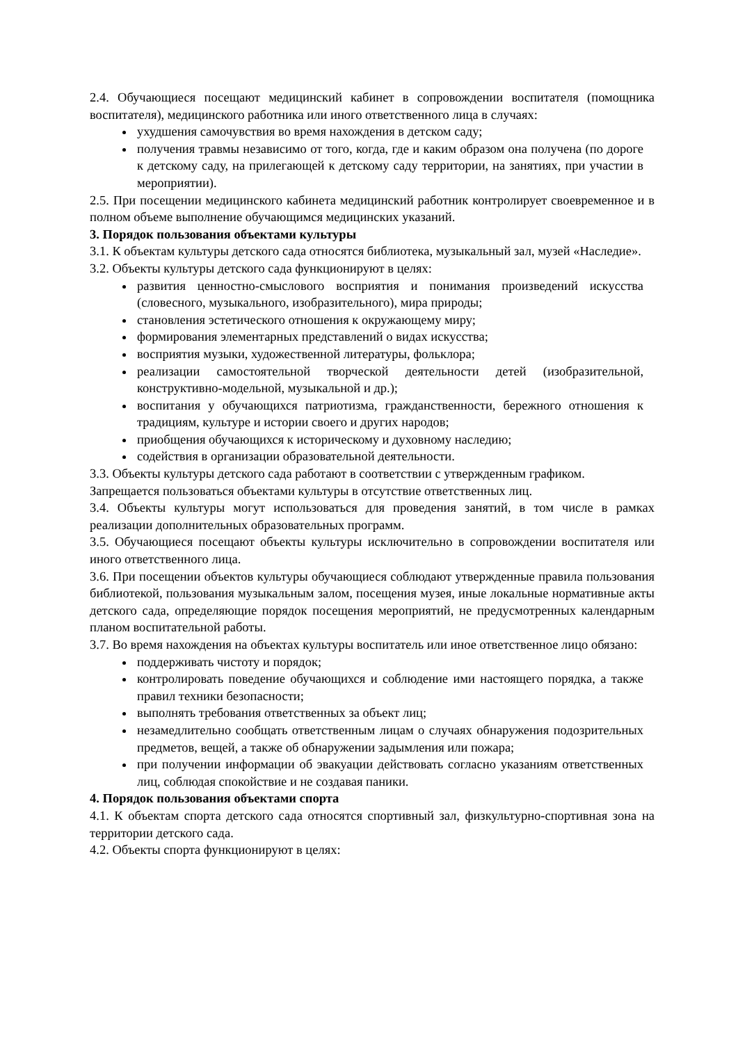2.4. Обучающиеся посещают медицинский кабинет в сопровождении воспитателя (помощника воспитателя), медицинского работника или иного ответственного лица в случаях:
ухудшения самочувствия во время нахождения в детском саду;
получения травмы независимо от того, когда, где и каким образом она получена (по дороге к детскому саду, на прилегающей к детскому саду территории, на занятиях, при участии в мероприятии).
2.5. При посещении медицинского кабинета медицинский работник контролирует своевременное и в полном объеме выполнение обучающимся медицинских указаний.
3. Порядок пользования объектами культуры
3.1. К объектам культуры детского сада относятся библиотека, музыкальный зал, музей «Наследие».
3.2. Объекты культуры детского сада функционируют в целях:
развития ценностно-смыслового восприятия и понимания произведений искусства (словесного, музыкального, изобразительного), мира природы;
становления эстетического отношения к окружающему миру;
формирования элементарных представлений о видах искусства;
восприятия музыки, художественной литературы, фольклора;
реализации самостоятельной творческой деятельности детей (изобразительной, конструктивно-модельной, музыкальной и др.);
воспитания у обучающихся патриотизма, гражданственности, бережного отношения к традициям, культуре и истории своего и других народов;
приобщения обучающихся к историческому и духовному наследию;
содействия в организации образовательной деятельности.
3.3. Объекты культуры детского сада работают в соответствии с утвержденным графиком.
Запрещается пользоваться объектами культуры в отсутствие ответственных лиц.
3.4. Объекты культуры могут использоваться для проведения занятий, в том числе в рамках реализации дополнительных образовательных программ.
3.5. Обучающиеся посещают объекты культуры исключительно в сопровождении воспитателя или иного ответственного лица.
3.6. При посещении объектов культуры обучающиеся соблюдают утвержденные правила пользования библиотекой, пользования музыкальным залом, посещения музея, иные локальные нормативные акты детского сада, определяющие порядок посещения мероприятий, не предусмотренных календарным планом воспитательной работы.
3.7. Во время нахождения на объектах культуры воспитатель или иное ответственное лицо обязано:
поддерживать чистоту и порядок;
контролировать поведение обучающихся и соблюдение ими настоящего порядка, а также правил техники безопасности;
выполнять требования ответственных за объект лиц;
незамедлительно сообщать ответственным лицам о случаях обнаружения подозрительных предметов, вещей, а также об обнаружении задымления или пожара;
при получении информации об эвакуации действовать согласно указаниям ответственных лиц, соблюдая спокойствие и не создавая паники.
4. Порядок пользования объектами спорта
4.1. К объектам спорта детского сада относятся спортивный зал, физкультурно-спортивная зона на территории детского сада.
4.2. Объекты спорта функционируют в целях: